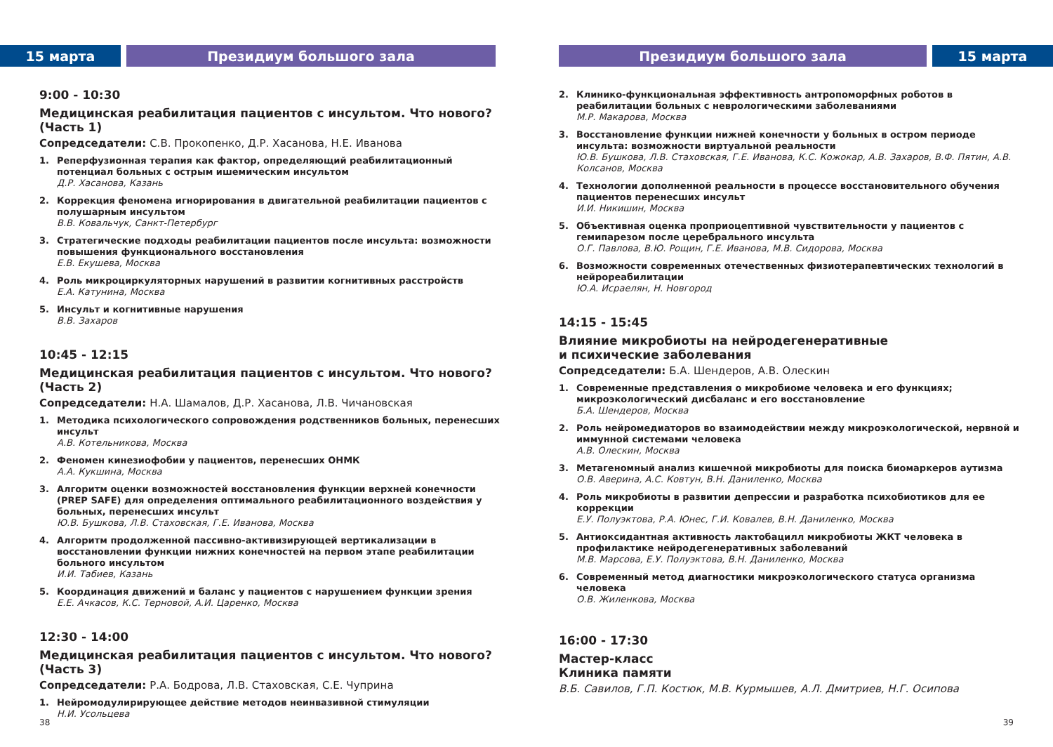15 марта Президиум большого зала
9:00 - 10:30
Медицинская реабилитация пациентов с инсультом. Что нового? (Часть 1)
Сопредседатели: С.В. Прокопенко, Д.Р. Хасанова, Н.Е. Иванова
1. Реперфузионная терапия как фактор, определяющий реабилитационный потенциал больных с острым ишемическим инсультом
Д.Р. Хасанова, Казань
2. Коррекция феномена игнорирования в двигательной реабилитации пациентов с полушарным инсультом
В.В. Ковальчук, Санкт-Петербург
3. Стратегические подходы реабилитации пациентов после инсульта: возможности повышения функционального восстановления
Е.В. Екушева, Москва
4. Роль микроциркуляторных нарушений в развитии когнитивных расстройств
Е.А. Катунина, Москва
5. Инсульт и когнитивные нарушения
В.В. Захаров
10:45 - 12:15
Медицинская реабилитация пациентов с инсультом. Что нового? (Часть 2)
Сопредседатели: Н.А. Шамалов, Д.Р. Хасанова, Л.В. Чичановская
1. Методика психологического сопровождения родственников больных, перенесших инсульт
А.В. Котельникова, Москва
2. Феномен кинезиофобии у пациентов, перенесших ОНМК
А.А. Кукшина, Москва
3. Алгоритм оценки возможностей восстановления функции верхней конечности (PREP SAFE) для определения оптимального реабилитационного воздействия у больных, перенесших инсульт
Ю.В. Бушкова, Л.В. Стаховская, Г.Е. Иванова, Москва
4. Алгоритм продолженной пассивно-активизирующей вертикализации в восстановлении функции нижних конечностей на первом этапе реабилитации больного инсультом
И.И. Табиев, Казань
5. Координация движений и баланс у пациентов с нарушением функции зрения
Е.Е. Ачкасов, К.С. Терновой, А.И. Царенко, Москва
12:30 - 14:00
Медицинская реабилитация пациентов с инсультом. Что нового? (Часть 3)
Сопредседатели: Р.А. Бодрова, Л.В. Стаховская, С.Е. Чуприна
1. Нейромодулирирующее действие методов неинвазивной стимуляции
Н.И. Усольцева
38
Президиум большого зала 15 марта
2. Клинико-функциональная эффективность антропоморфных роботов в реабилитации больных с неврологическими заболеваниями
М.Р. Макарова, Москва
3. Восстановление функции нижней конечности у больных в остром периоде инсульта: возможности виртуальной реальности
Ю.В. Бушкова, Л.В. Стаховская, Г.Е. Иванова, К.С. Кожокар, А.В. Захаров, В.Ф. Пятин, А.В. Колсанов, Москва
4. Технологии дополненной реальности в процессе восстановительного обучения пациентов перенесших инсульт
И.И. Никишин, Москва
5. Объективная оценка проприоцептивной чувствительности у пациентов с гемипарезом после церебрального инсульта
О.Г. Павлова, В.Ю. Рощин, Г.Е. Иванова, М.В. Сидорова, Москва
6. Возможности современных отечественных физиотерапевтических технологий в нейрореабилитации
Ю.А. Исраелян, Н. Новгород
14:15 - 15:45
Влияние микробиоты на нейродегенеративные
и психические заболевания
Сопредседатели: Б.А. Шендеров, А.В. Олескин
1. Современные представления о микробиоме человека и его функциях; микроэкологический дисбаланс и его восстановление
Б.А. Шендеров, Москва
2. Роль нейромедиаторов во взаимодействии между микроэкологической, нервной и иммунной системами человека
А.В. Олескин, Москва
3. Метагеномный анализ кишечной микробиоты для поиска биомаркеров аутизма
О.В. Аверина, А.С. Ковтун, В.Н. Даниленко, Москва
4. Роль микробиоты в развитии депрессии и разработка психобиотиков для ее коррекции
Е.У. Полуэктова, Р.А. Юнес, Г.И. Ковалев, В.Н. Даниленко, Москва
5. Антиоксидантная активность лактобацилл микробиоты ЖКТ человека в профилактике нейродегенеративных заболеваний
М.В. Марсова, Е.У. Полуэктова, В.Н. Даниленко, Москва
6. Современный метод диагностики микроэкологического статуса организма человека
О.В. Жиленкова, Москва
16:00 - 17:30
Мастер-класс
Клиника памяти
В.Б. Савилов, Г.П. Костюк, М.В. Курмышев, А.Л. Дмитриев, Н.Г. Осипова
39